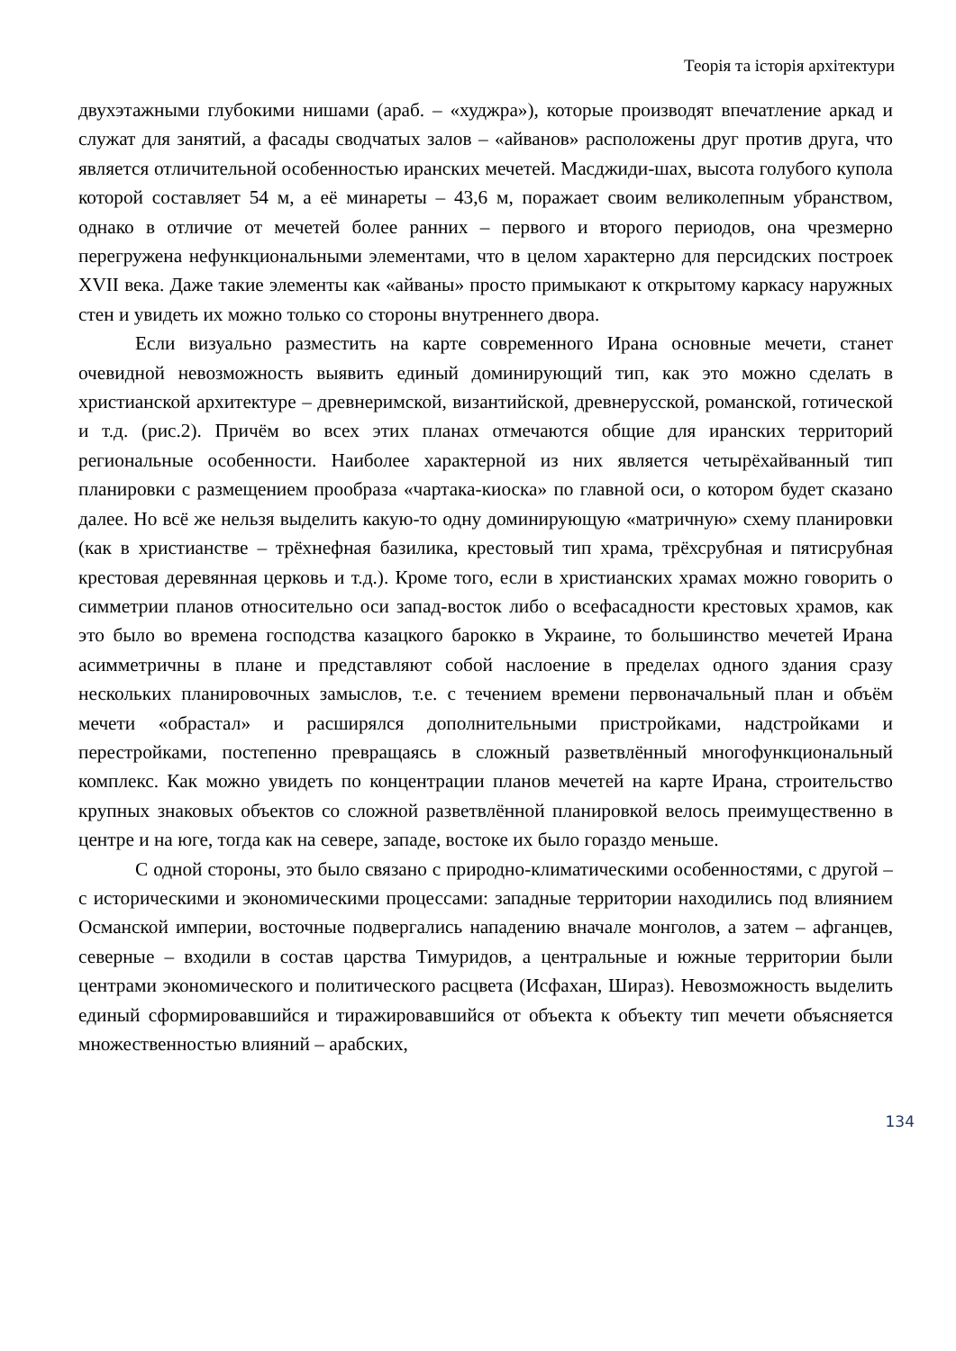Теорія та історія архітектури
двухэтажными глубокими нишами (араб. – «худжра»), которые производят впечатление аркад и служат для занятий, а фасады сводчатых залов – «айванов» расположены друг против друга, что является отличительной особенностью иранских мечетей. Масджиди-шах, высота голубого купола которой составляет 54 м, а её минареты – 43,6 м, поражает своим великолепным убранством, однако в отличие от мечетей более ранних – первого и второго периодов, она чрезмерно перегружена нефункциональными элементами, что в целом характерно для персидских построек XVII века. Даже такие элементы как «айваны» просто примыкают к открытому каркасу наружных стен и увидеть их можно только со стороны внутреннего двора.
Если визуально разместить на карте современного Ирана основные мечети, станет очевидной невозможность выявить единый доминирующий тип, как это можно сделать в христианской архитектуре – древнеримской, византийской, древнерусской, романской, готической и т.д. (рис.2). Причём во всех этих планах отмечаются общие для иранских территорий региональные особенности. Наиболее характерной из них является четырёхайванный тип планировки с размещением прообраза «чартака-киоска» по главной оси, о котором будет сказано далее. Но всё же нельзя выделить какую-то одну доминирующую «матричную» схему планировки (как в христианстве – трёхнефная базилика, крестовый тип храма, трёхсрубная и пятисрубная крестовая деревянная церковь и т.д.). Кроме того, если в христианских храмах можно говорить о симметрии планов относительно оси запад-восток либо о всефасадности крестовых храмов, как это было во времена господства казацкого барокко в Украине, то большинство мечетей Ирана асимметричны в плане и представляют собой наслоение в пределах одного здания сразу нескольких планировочных замыслов, т.е. с течением времени первоначальный план и объём мечети «обрастал» и расширялся дополнительными пристройками, надстройками и перестройками, постепенно превращаясь в сложный разветвлённый многофункциональный комплекс. Как можно увидеть по концентрации планов мечетей на карте Ирана, строительство крупных знаковых объектов со сложной разветвлённой планировкой велось преимущественно в центре и на юге, тогда как на севере, западе, востоке их было гораздо меньше.
С одной стороны, это было связано с природно-климатическими особенностями, с другой – с историческими и экономическими процессами: западные территории находились под влиянием Османской империи, восточные подвергались нападению вначале монголов, а затем – афганцев, северные – входили в состав царства Тимуридов, а центральные и южные территории были центрами экономического и политического расцвета (Исфахан, Шираз). Невозможность выделить единый сформировавшийся и тиражировавшийся от объекта к объекту тип мечети объясняется множественностью влияний – арабских,
134